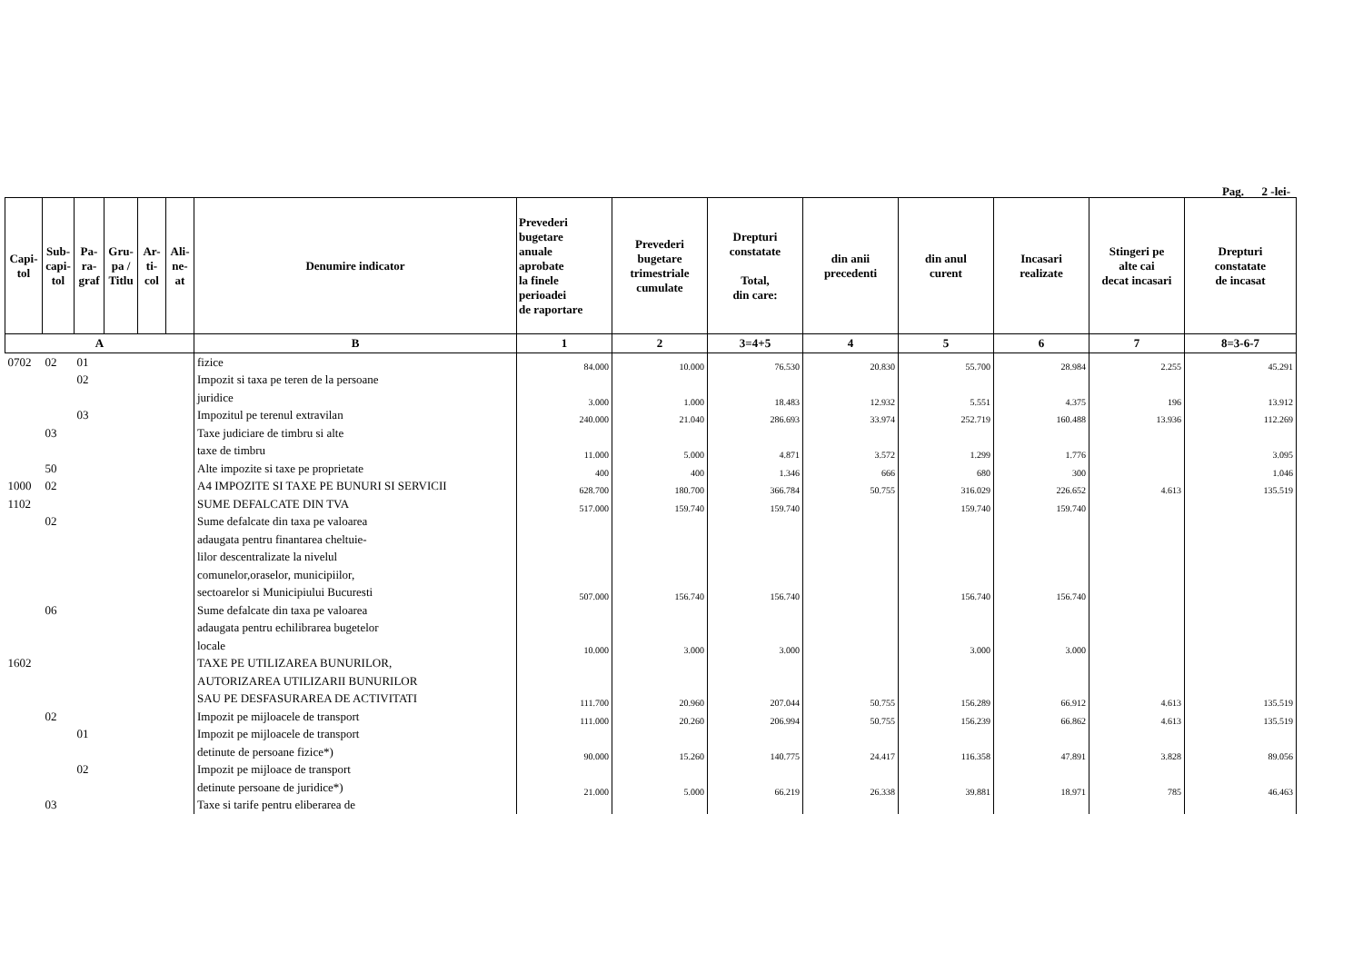Pag. 2 -lei-
| Capi- tol | Sub- capi- tol | Pa- ra- graf | Gru- pa / Titlu | Ar- ti- col | Ali- ne- at | Denumire indicator | Prevederi bugetare anuale aprobate la finele perioadei de raportare | Prevederi bugetare trimestriale cumulate | Drepturi constatate Total, din care: | din anii precedenti | din anul curent | Incasari realizate | Stingeri pe alte cai decat incasari | Drepturi constatate de incasat |
| --- | --- | --- | --- | --- | --- | --- | --- | --- | --- | --- | --- | --- | --- | --- |
| A | | | | | | B | 1 | 2 | 3=4+5 | 4 | 5 | 6 | 7 | 8=3-6-7 |
| 0702 | 02 | 01 | | | | fizice | 84.000 | 10.000 | 76.530 | 20.830 | 55.700 | 28.984 | 2.255 | 45.291 |
| | | 02 | | | | Impozit si taxa pe teren de la persoane | | | | | | | | |
| | | | | | | juridice | 3.000 | 1.000 | 18.483 | 12.932 | 5.551 | 4.375 | 196 | 13.912 |
| | | 03 | | | | Impozitul pe terenul extravilan | 240.000 | 21.040 | 286.693 | 33.974 | 252.719 | 160.488 | 13.936 | 112.269 |
| | 03 | | | | | Taxe judiciare de timbru si alte | | | | | | | | |
| | | | | | | taxe de timbru | 11.000 | 5.000 | 4.871 | 3.572 | 1.299 | 1.776 | | 3.095 |
| | 50 | | | | | Alte impozite si taxe pe proprietate | 400 | 400 | 1.346 | 666 | 680 | 300 | | 1.046 |
| 1000 | 02 | | | | | A4 IMPOZITE SI TAXE PE BUNURI SI SERVICII | 628.700 | 180.700 | 366.784 | 50.755 | 316.029 | 226.652 | 4.613 | 135.519 |
| 1102 | | | | | | SUME DEFALCATE DIN TVA | 517.000 | 159.740 | 159.740 | | 159.740 | 159.740 | | |
| | 02 | | | | | Sume defalcate din taxa pe valoarea | | | | | | | | |
| | | | | | | adaugata pentru finantarea cheltuie- | | | | | | | | |
| | | | | | | lilor descentralizate la nivelul | | | | | | | | |
| | | | | | | comunelor,oraselor, municipiilor, | | | | | | | | |
| | | | | | | sectoarelor si Municipiului Bucuresti | 507.000 | 156.740 | 156.740 | | 156.740 | 156.740 | | |
| | 06 | | | | | Sume defalcate din taxa pe valoarea | | | | | | | | |
| | | | | | | adaugata pentru echilibrarea bugetelor | | | | | | | | |
| | | | | | | locale | 10.000 | 3.000 | 3.000 | | 3.000 | 3.000 | | |
| 1602 | | | | | | TAXE PE UTILIZAREA BUNURILOR, | | | | | | | | |
| | | | | | | AUTORIZAREA UTILIZARII BUNURILOR | | | | | | | | |
| | | | | | | SAU PE DESFASURAREA DE ACTIVITATI | 111.700 | 20.960 | 207.044 | 50.755 | 156.289 | 66.912 | 4.613 | 135.519 |
| | 02 | | | | | Impozit pe mijloacele de transport | 111.000 | 20.260 | 206.994 | 50.755 | 156.239 | 66.862 | 4.613 | 135.519 |
| | | 01 | | | | Impozit pe mijloacele de transport | | | | | | | | |
| | | | | | | detinute de persoane fizice*) | 90.000 | 15.260 | 140.775 | 24.417 | 116.358 | 47.891 | 3.828 | 89.056 |
| | | 02 | | | | Impozit pe mijloace de transport | | | | | | | | |
| | | | | | | detinute persoane de juridice*) | 21.000 | 5.000 | 66.219 | 26.338 | 39.881 | 18.971 | 785 | 46.463 |
| | 03 | | | | | Taxe si tarife pentru eliberarea de | | | | | | | | |